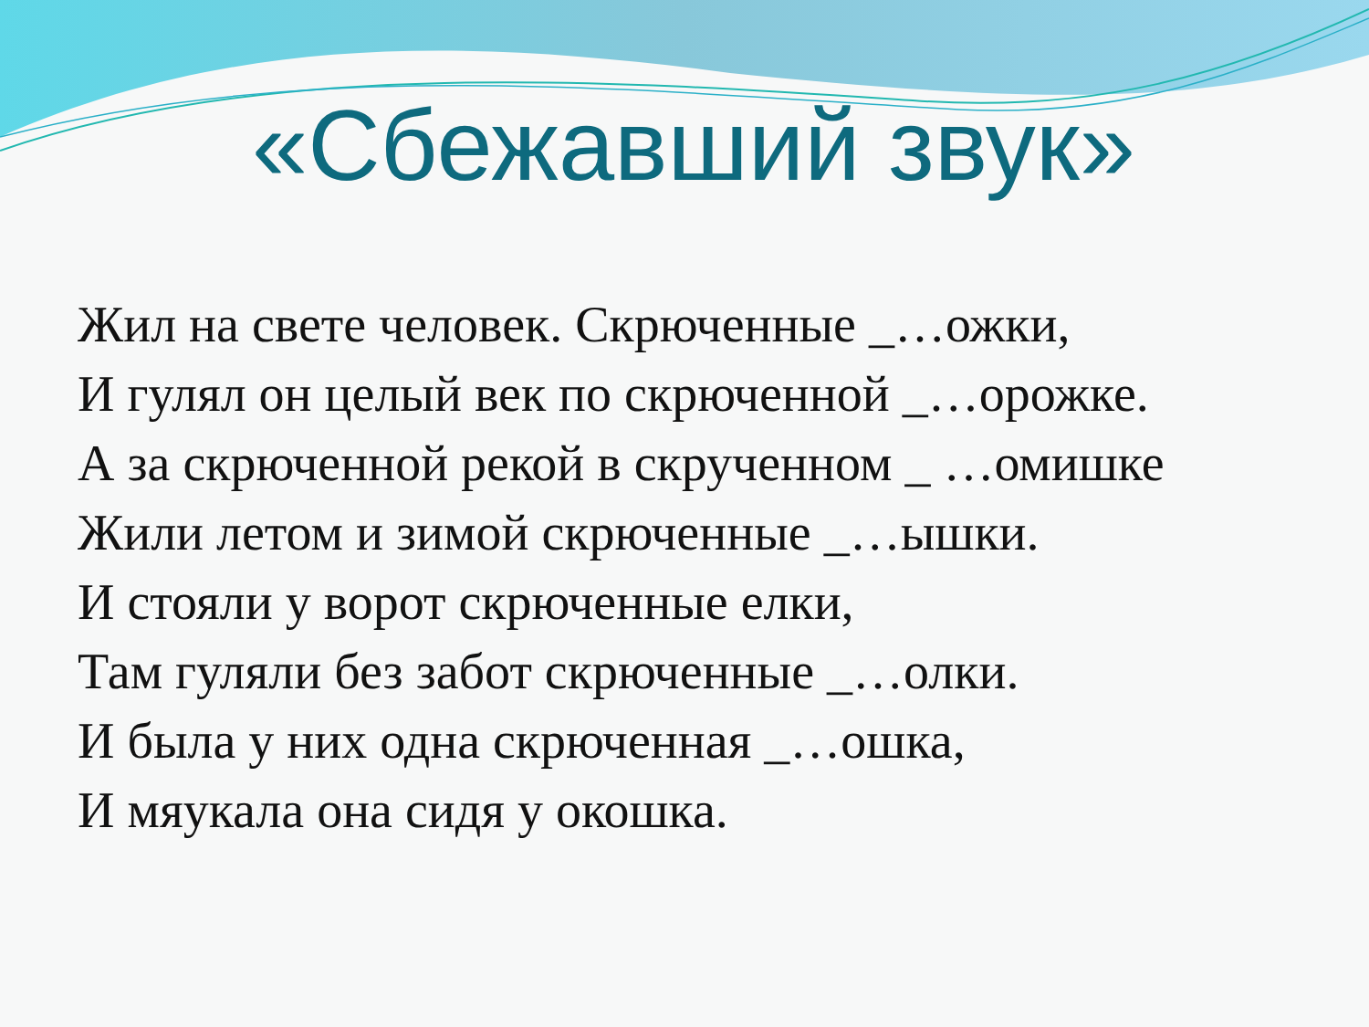«Сбежавший звук»
Жил на свете человек. Скрюченные _…ожки,
И гулял он целый век по скрюченной _…орожке.
А за скрюченной рекой в скрученном _ …омишке
Жили летом и зимой скрюченные _…ышки.
И стояли у ворот скрюченные елки,
Там гуляли без забот скрюченные _…олки.
И была у них одна скрюченная _…ошка,
И мяукала она сидя у окошка.